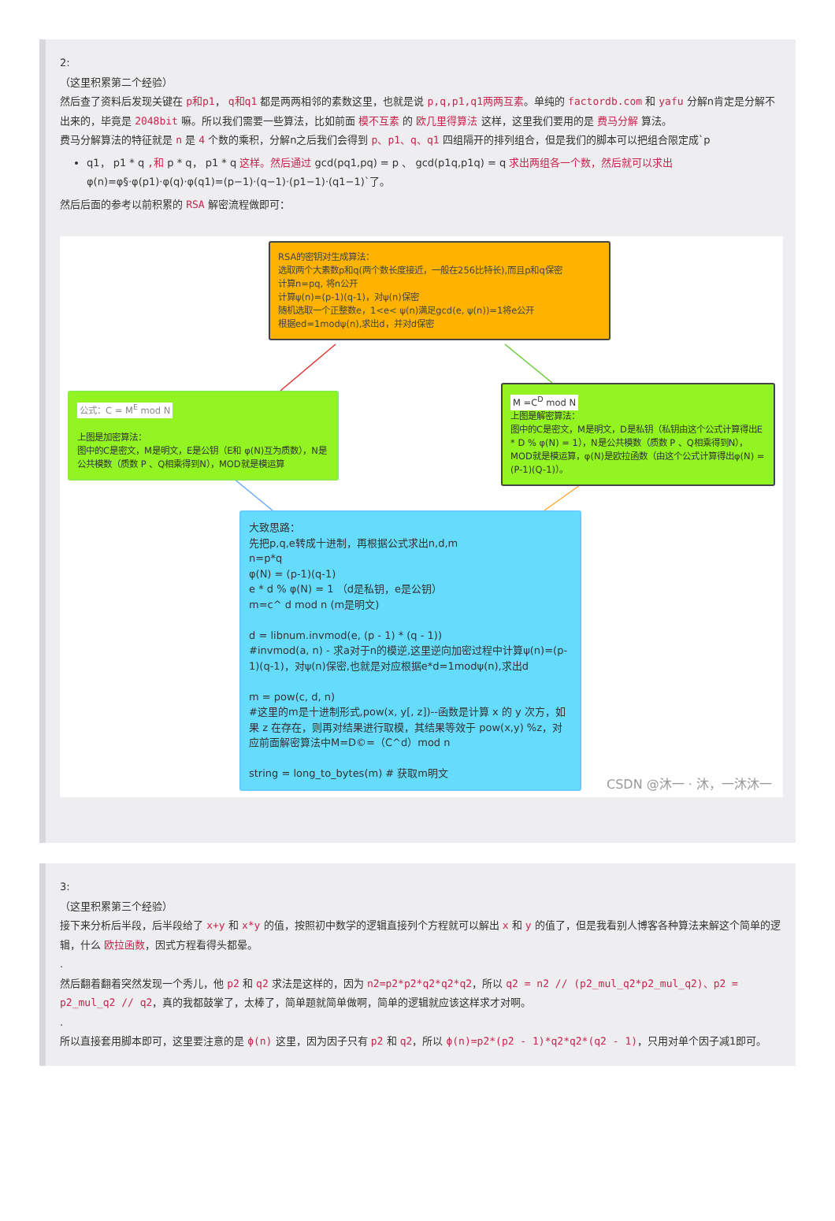2:
（这里积累第二个经验）
然后查了资料后发现关键在 p和p1， q和q1 都是两两相邻的素数这里，也就是说 p,q,p1,q1两两互素。单纯的 factordb.com 和 yafu 分解n肯定是分解不出来的，毕竟是 2048bit 嘛。所以我们需要一些算法，比如前面 模不互素 的 欧几里得算法 这样，这里我们要用的是 费马分解 算法。
费马分解算法的特征就是 n 是 4 个数的乘积，分解n之后我们会得到 p、p1、q、q1 四组隔开的排列组合，但是我们的脚本可以把组合限定成`p
q1， p1 * q ,和 p * q， p1 * q 这样。然后通过 gcd(pq1,pq) = p 、 gcd(p1q,p1q) = q 求出两组各一个数，然后就可以求出 φ(n)=φ§·φ(p1)·φ(q)·φ(q1)=(p−1)·(q−1)·(p1−1)·(q1−1)`了。
然后后面的参考以前积累的 RSA 解密流程做即可：
RSA的密钥对生成算法：
选取两个大素数p和q(两个数长度接近，一般在256比特长),而且p和q保密
计算n=pq, 将n公开
计算ψ(n)=(p-1)(q-1)，对ψ(n)保密
随机选取一个正整数e，1<e< ψ(n)满足gcd(e, ψ(n))=1将e公开
根据ed=1modψ(n),求出d，并对d保密
公式：C = M<sup>E</sup> mod N
上图是加密算法：
图中的C是密文，M是明文，E是公钥（E和 φ(N)互为质数），N是公共模数（质数 P 、Q相乘得到N），MOD就是模运算
M =C<sup>D</sup> mod N
上图是解密算法：
图中的C是密文，M是明文，D是私钥（私钥由这个公式计算得出E * D % φ(N) = 1），N是公共模数（质数 P 、Q相乘得到N），MOD就是模运算，φ(N)是欧拉函数（由这个公式计算得出φ(N) = (P-1)(Q-1)）。
大致思路：
先把p,q,e转成十进制，再根据公式求出n,d,m
n=p*q
φ(N) = (p-1)(q-1)
e * d % φ(N) = 1 （d是私钥，e是公钥）
m=c^ d mod n (m是明文)
d = libnum.invmod(e, (p - 1) * (q - 1))
#invmod(a, n) - 求a对于n的模逆,这里逆向加密过程中计算ψ(n)=(p-1)(q-1)，对ψ(n)保密,也就是对应根据e*d=1modψ(n),求出d
m = pow(c, d, n)
#这里的m是十进制形式,pow(x, y[, z])--函数是计算 x 的 y 次方，如果 z 在存在，则再对结果进行取模，其结果等效于 pow(x,y) %z，对应前面解密算法中M=D©=（C^d）mod n
string = long_to_bytes(m) # 获取m明文
CSDN @沐一 · 沐，一沐沐一
3:
（这里积累第三个经验）
接下来分析后半段，后半段给了 x+y 和 x*y 的值，按照初中数学的逻辑直接列个方程就可以解出 x 和 y 的值了，但是我看别人博客各种算法来解这个简单的逻辑，什么 欧拉函数，因式方程看得头都晕。
.
然后翻着翻着突然发现一个秀儿，他 p2 和 q2 求法是这样的，因为 n2=p2*p2*q2*q2*q2，所以 q2 = n2 // (p2_mul_q2*p2_mul_q2)、p2 = p2_mul_q2 // q2，真的我都鼓掌了，太棒了，简单题就简单做啊，简单的逻辑就应该这样求才对啊。
.
所以直接套用脚本即可，这里要注意的是 ϕ(n) 这里，因为因子只有 p2 和 q2，所以 ϕ(n)=p2*(p2 - 1)*q2*q2*(q2 - 1)，只用对单个因子减1即可。